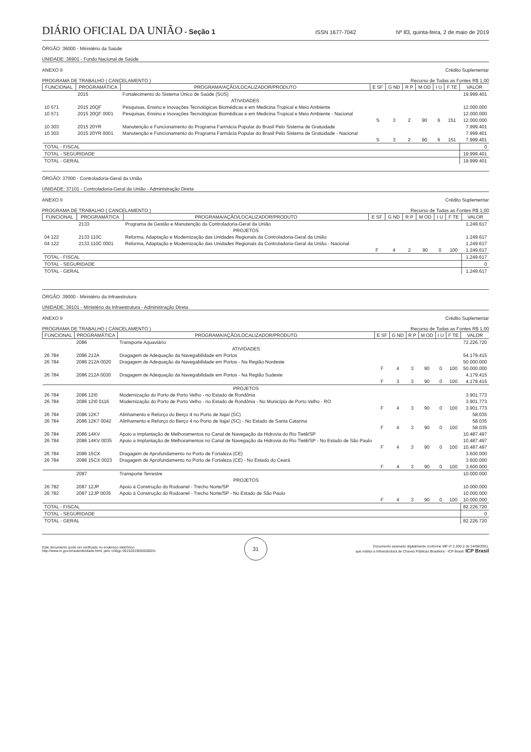DIÁRIO OFICIAL DA UNIÃO - Seção 1 ISSN 1677-7042 Nº 83, quinta-feira, 2 de maio de 2019
ÓRGÃO: 36000 - Ministério da Saúde
UNIDADE: 36901 - Fundo Nacional de Saúde
ANEXO II Crédito Suplementar
PROGRAMA DE TRABALHO ( CANCELAMENTO ) Recurso de Todas as Fontes R$ 1,00
| FUNCIONAL | PROGRAMÁTICA | PROGRAMA/AÇÃO/LOCALIZADOR/PRODUTO | E SF | G ND | R P | M OD | I U | F TE | VALOR |
| --- | --- | --- | --- | --- | --- | --- | --- | --- | --- |
| | 2015 | Fortalecimento do Sistema Único de Saúde (SUS) | | | | | | | 19.999.401 |
| | | ATIVIDADES | | | | | | | |
| 10 571 | 2015 20QF | Pesquisas, Ensino e Inovações Tecnológicas Biomédicas e em Medicina Tropical e Meio Ambiente | | | | | | | 12.000.000 |
| 10 571 | 2015 20QF 0001 | Pesquisas, Ensino e Inovações Tecnológicas Biomédicas e em Medicina Tropical e Meio Ambiente - Nacional | | | | | | | 12.000.000 |
| | | | S | 3 | 2 | 90 | 6 | 151 | 12.000.000 |
| 10 303 | 2015 20YR | Manutenção e Funcionamento do Programa Farmácia Popular do Brasil Pelo Sistema de Gratuidade | | | | | | | 7.999.401 |
| 10 303 | 2015 20YR 0001 | Manutenção e Funcionamento do Programa Farmácia Popular do Brasil Pelo Sistema de Gratuidade - Nacional | | | | | | | 7.999.401 |
| | | | S | 3 | 2 | 90 | 6 | 151 | 7.999.401 |
| TOTAL - FISCAL | | | | | | | | | 0 |
| TOTAL - SEGURIDADE | | | | | | | | | 19.999.401 |
| TOTAL - GERAL | | | | | | | | | 19.999.401 |
ÓRGÃO: 37000 - Controladoria-Geral da União
UNIDADE: 37101 - Controladoria-Geral da União - Administração Direta
ANEXO II Crédito Suplementar
PROGRAMA DE TRABALHO ( CANCELAMENTO ) Recurso de Todas as Fontes R$ 1,00
| FUNCIONAL | PROGRAMÁTICA | PROGRAMA/AÇÃO/LOCALIZADOR/PRODUTO | E SF | G ND | R P | M OD | I U | F TE | VALOR |
| --- | --- | --- | --- | --- | --- | --- | --- | --- | --- |
| | 2133 | Programa de Gestão e Manutenção da Controladoria-Geral da União | | | | | | | 1.249.617 |
| | | PROJETOS | | | | | | | |
| 04 122 | 2133 110C | Reforma, Adaptação e Modernização das Unidades Regionais da Controladoria-Geral da União | | | | | | | 1.249.617 |
| 04 122 | 2133 110C 0001 | Reforma, Adaptação e Modernização das Unidades Regionais da Controladoria-Geral da União - Nacional | | | | | | | 1.249.617 |
| | | | F | 4 | 2 | 90 | 0 | 100 | 1.249.617 |
| TOTAL - FISCAL | | | | | | | | | 1.249.617 |
| TOTAL - SEGURIDADE | | | | | | | | | 0 |
| TOTAL - GERAL | | | | | | | | | 1.249.617 |
ÓRGÃO: 39000 - Ministério da Infraestrutura
UNIDADE: 39101 - Ministério da Infraestrutura - Administração Direta
ANEXO II Crédito Suplementar
PROGRAMA DE TRABALHO ( CANCELAMENTO ) Recurso de Todas as Fontes R$ 1,00
| FUNCIONAL | PROGRAMÁTICA | PROGRAMA/AÇÃO/LOCALIZADOR/PRODUTO | E SF | G ND | R P | M OD | I U | F TE | VALOR |
| --- | --- | --- | --- | --- | --- | --- | --- | --- | --- |
| | 2086 | Transporte Aquaviário | | | | | | | 72.226.720 |
| | | ATIVIDADES | | | | | | | |
| 26 784 | 2086 212A | Dragagem de Adequação da Navegabilidade em Portos | | | | | | | 54.179.415 |
| 26 784 | 2086 212A 0020 | Dragagem de Adequação da Navegabilidade em Portos - Na Região Nordeste | | | | | | | 50.000.000 |
| | | | F | 4 | 3 | 90 | 0 | 100 | 50.000.000 |
| 26 784 | 2086 212A 0030 | Dragagem de Adequação da Navegabilidade em Portos - Na Região Sudeste | | | | | | | 4.179.415 |
| | | | F | 3 | 3 | 90 | 0 | 100 | 4.179.415 |
| | | PROJETOS | | | | | | | |
| 26 784 | 2086 12I0 | Modernização do Porto de Porto Velho - no Estado de Rondônia | | | | | | | 3.901.773 |
| 26 784 | 2086 12I0 0116 | Modernização do Porto de Porto Velho - no Estado de Rondônia - No Município de Porto Velho - RO | | | | | | | 3.901.773 |
| | | | F | 4 | 3 | 90 | 0 | 100 | 3.901.773 |
| 26 784 | 2086 12K7 | Alinhamento e Reforço do Berço 4 no Porto de Itajaí (SC) | | | | | | | 58.035 |
| 26 784 | 2086 12K7 0042 | Alinhamento e Reforço do Berço 4 no Porto de Itajaí (SC) - No Estado de Santa Catarina | | | | | | | 58.035 |
| | | | F | 4 | 3 | 90 | 0 | 100 | 58.035 |
| 26 784 | 2086 14KV | Apoio a Implantação de Melhoramentos no Canal de Navegação da Hidrovia do Rio Tietê/SP | | | | | | | 10.487.497 |
| 26 784 | 2086 14KV 0035 | Apoio a Implantação de Melhoramentos no Canal de Navegação da Hidrovia do Rio Tietê/SP - No Estado de São Paulo | | | | | | | 10.487.497 |
| | | | F | 4 | 3 | 90 | 0 | 100 | 10.487.497 |
| 26 784 | 2086 15CX | Dragagem de Aprofundamento no Porto de Fortaleza (CE) | | | | | | | 3.600.000 |
| 26 784 | 2086 15CX 0023 | Dragagem de Aprofundamento no Porto de Fortaleza (CE) - No Estado do Ceará | | | | | | | 3.600.000 |
| | | | F | 4 | 3 | 90 | 0 | 100 | 3.600.000 |
| | 2087 | Transporte Terrestre | | | | | | | 10.000.000 |
| | | PROJETOS | | | | | | | |
| 26 782 | 2087 12JP | Apoio à Construção do Rodoanel - Trecho Norte/SP | | | | | | | 10.000.000 |
| 26 782 | 2087 12JP 0035 | Apoio à Construção do Rodoanel - Trecho Norte/SP - No Estado de São Paulo | | | | | | | 10.000.000 |
| | | | F | 4 | 3 | 90 | 0 | 100 | 10.000.000 |
| TOTAL - FISCAL | | | | | | | | | 82.226.720 |
| TOTAL - SEGURIDADE | | | | | | | | | 0 |
| TOTAL - GERAL | | | | | | | | | 82.226.720 |
Este documento pode ser verificado no endereço eletrônico
http://www.in.gov.br/autenticidade.html, pelo código 05152019050200031
31
Documento assinado digitalmente conforme MP nº 2.200-2 de 24/08/2001,
que institui a Infraestrutura de Chaves Públicas Brasileira - ICP-Brasil. ICP Brasil